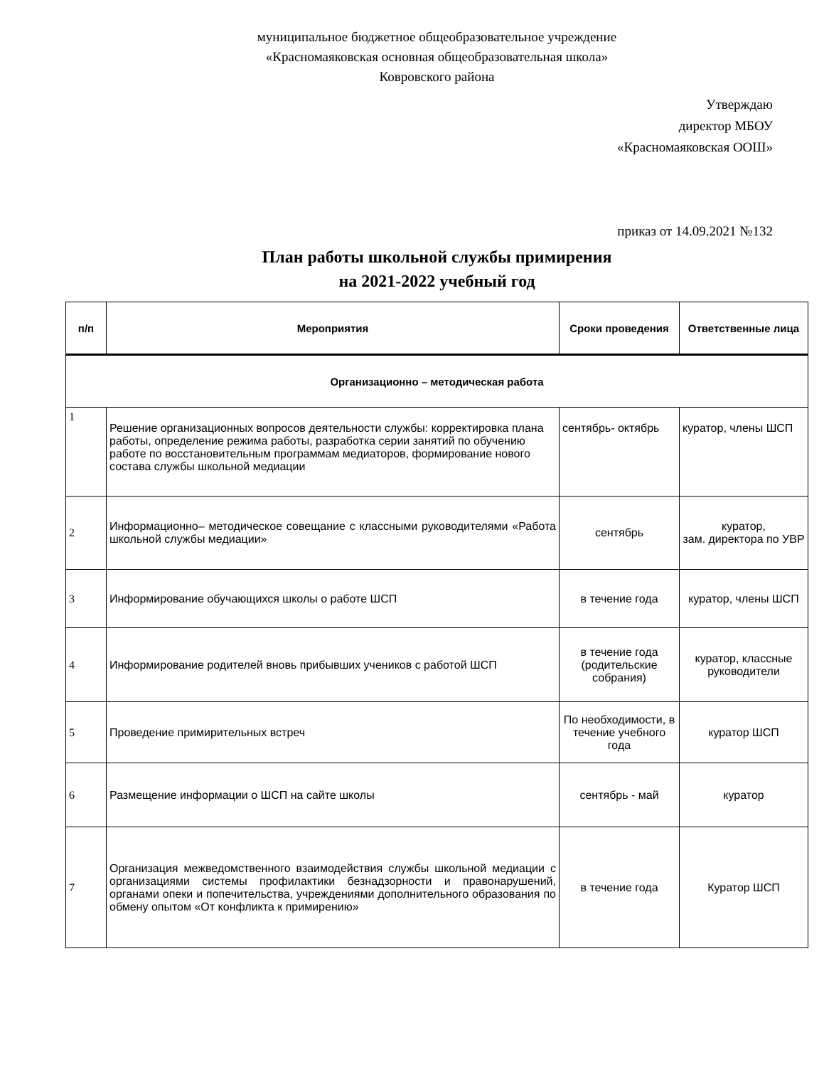муниципальное бюджетное общеобразовательное учреждение
«Красномаяковская основная общеобразовательная школа»
Ковровского района
Утверждаю
директор МБОУ
«Красномаяковская ООШ»
приказ от 14.09.2021 №132
План работы школьной службы примирения
на 2021-2022 учебный год
| п/п | Мероприятия | Сроки проведения | Ответственные лица |
| --- | --- | --- | --- |
| Организационно – методическая работа | | | |
| 1 | Решение организационных вопросов деятельности службы: корректировка плана работы, определение режима работы, разработка серии занятий по обучению работе по восстановительным программам медиаторов, формирование нового состава службы школьной медиации | сентябрь- октябрь | куратор, члены ШСП |
| 2 | Информационно– методическое совещание с классными руководителями «Работа школьной службы медиации» | сентябрь | куратор, зам. директора по УВР |
| 3 | Информирование обучающихся школы о работе ШСП | в течение года | куратор, члены ШСП |
| 4 | Информирование родителей вновь прибывших учеников с работой ШСП | в течение года (родительские собрания) | куратор, классные руководители |
| 5 | Проведение примирительных встреч | По необходимости, в течение учебного года | куратор ШСП |
| 6 | Размещение информации о ШСП на сайте школы | сентябрь - май | куратор |
| 7 | Организация межведомственного взаимодействия службы школьной медиации с организациями системы профилактики безнадзорности и правонарушений, органами опеки и попечительства, учреждениями дополнительного образования по обмену опытом «От конфликта к примирению» | в течение года | Куратор ШСП |